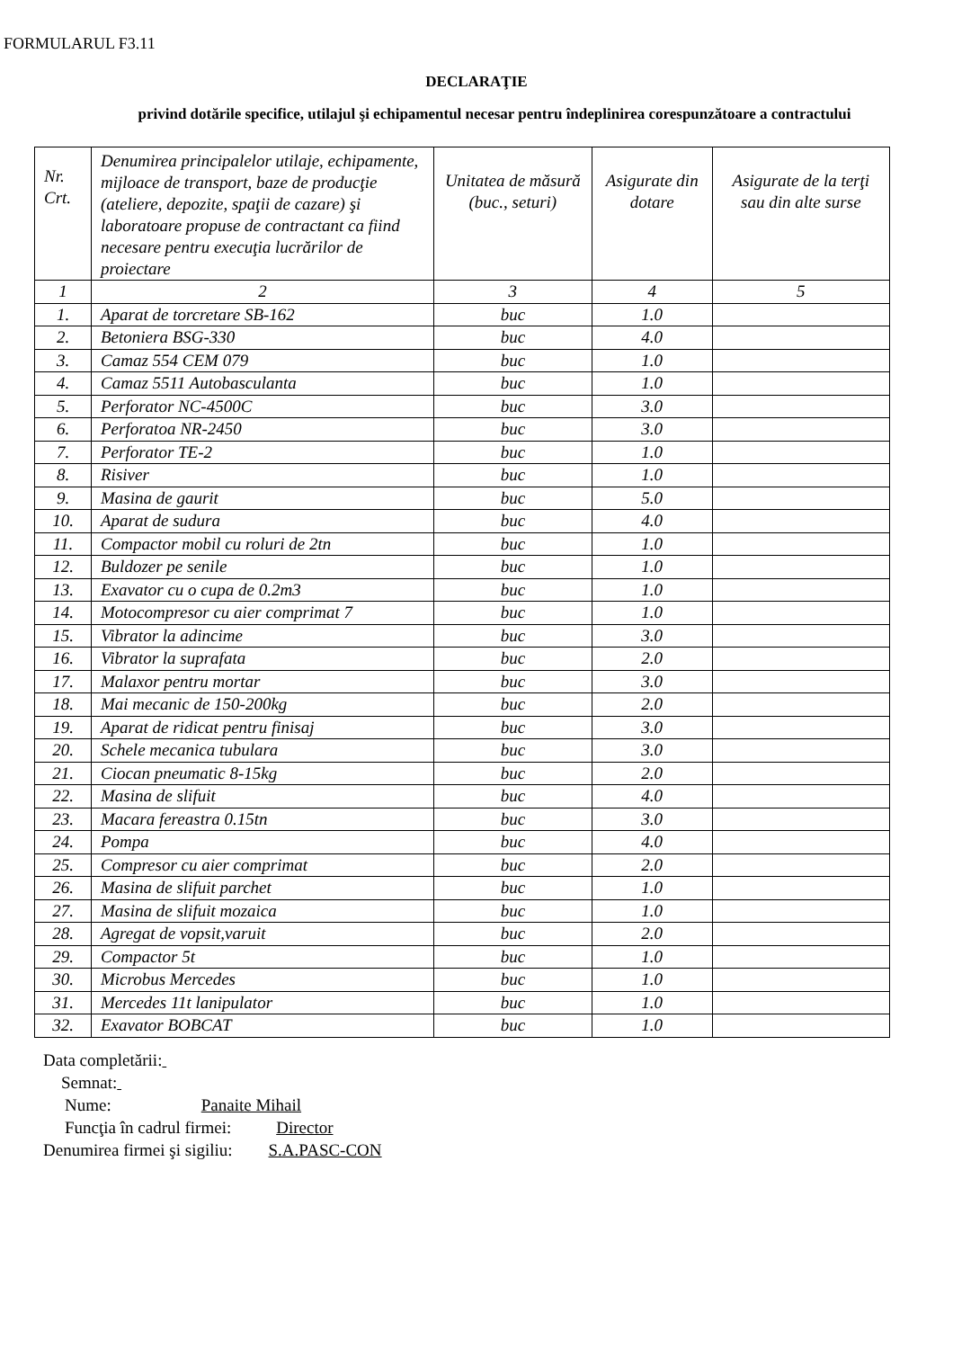FORMULARUL F3.11
DECLARAŢIE
privind dotările specifice, utilajul şi echipamentul necesar pentru îndeplinirea corespunzătoare a contractului
| Nr. Crt. | Denumirea principalelor utilaje, echipamente, mijloace de transport, baze de producţie (ateliere, depozite, spaţii de cazare) şi laboratoare propuse de contractant ca fiind necesare pentru execuţia lucrărilor de proiectare | Unitatea de măsură (buc., seturi) | Asigurate din dotare | Asigurate de la terţi sau din alte surse |
| 1 | 2 | 3 | 4 | 5 |
| 1. | Aparat de torcretare SB-162 | buc | 1.0 | |
| 2. | Betoniera BSG-330 | buc | 4.0 | |
| 3. | Camaz 554 CEM 079 | buc | 1.0 | |
| 4. | Camaz 5511 Autobasculanta | buc | 1.0 | |
| 5. | Perforator NC-4500C | buc | 3.0 | |
| 6. | Perforatoa NR-2450 | buc | 3.0 | |
| 7. | Perforator TE-2 | buc | 1.0 | |
| 8. | Risiver | buc | 1.0 | |
| 9. | Masina de gaurit | buc | 5.0 | |
| 10. | Aparat de sudura | buc | 4.0 | |
| 11. | Compactor mobil cu roluri de 2tn | buc | 1.0 | |
| 12. | Buldozer pe senile | buc | 1.0 | |
| 13. | Exavator cu o cupa de 0.2m3 | buc | 1.0 | |
| 14. | Motocompresor cu aier comprimat 7 | buc | 1.0 | |
| 15. | Vibrator la adincime | buc | 3.0 | |
| 16. | Vibrator la suprafata | buc | 2.0 | |
| 17. | Malaxor pentru mortar | buc | 3.0 | |
| 18. | Mai mecanic de 150-200kg | buc | 2.0 | |
| 19. | Aparat de ridicat pentru finisaj | buc | 3.0 | |
| 20. | Schele mecanica tubulara | buc | 3.0 | |
| 21. | Ciocan pneumatic 8-15kg | buc | 2.0 | |
| 22. | Masina de slifuit | buc | 4.0 | |
| 23. | Macara fereastra 0.15tn | buc | 3.0 | |
| 24. | Pompa | buc | 4.0 | |
| 25. | Compresor cu aier comprimat | buc | 2.0 | |
| 26. | Masina de slifuit parchet | buc | 1.0 | |
| 27. | Masina de slifuit mozaica | buc | 1.0 | |
| 28. | Agregat de vopsit,varuit | buc | 2.0 | |
| 29. | Compactor 5t | buc | 1.0 | |
| 30. | Microbus Mercedes | buc | 1.0 | |
| 31. | Mercedes 11t lanipulator | buc | 1.0 | |
| 32. | Exavator BOBCAT | buc | 1.0 | |
Data completării:
Semnat:
Nume: Panaite Mihail
Funcţia în cadrul firmei: Director
Denumirea firmei şi sigiliu: S.A.PASC-CON